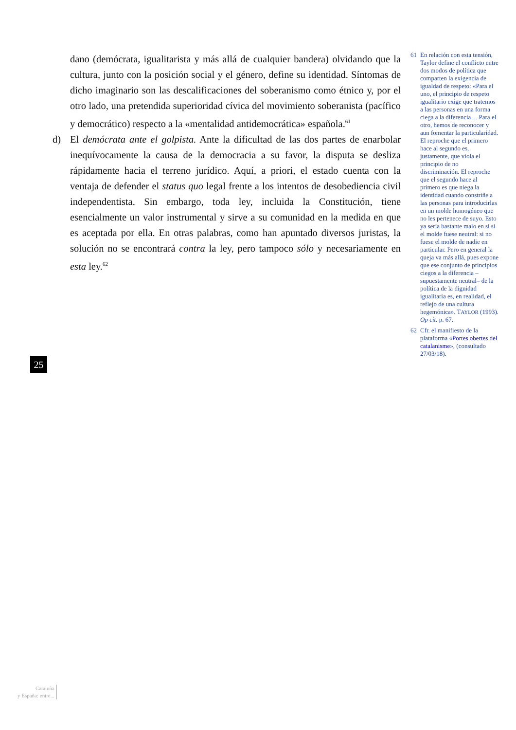dano (demócrata, igualitarista y más allá de cualquier bandera) olvidando que la cultura, junto con la posición social y el género, define su identidad. Síntomas de dicho imaginario son las descalificaciones del soberanismo como étnico y, por el otro lado, una pretendida superioridad cívica del movimiento soberanista (pacífico y democrático) respecto a la «mentalidad antidemocrática» española.<sup>61</sup>
d) El demócrata ante el golpista. Ante la dificultad de las dos partes de enarbolar inequívocamente la causa de la democracia a su favor, la disputa se desliza rápidamente hacia el terreno jurídico. Aquí, a priori, el estado cuenta con la ventaja de defender el status quo legal frente a los intentos de desobediencia civil independentista. Sin embargo, toda ley, incluida la Constitución, tiene esencialmente un valor instrumental y sirve a su comunidad en la medida en que es aceptada por ella. En otras palabras, como han apuntado diversos juristas, la solución no se encontrará contra la ley, pero tampoco sólo y necesariamente en esta ley.<sup>62</sup>
61 En relación con esta tensión, Taylor define el conflicto entre dos modos de política que comparten la exigencia de igualdad de respeto: «Para el uno, el principio de respeto igualitario exige que tratemos a las personas en una forma ciega a la diferencia… Para el otro, hemos de reconocer y aun fomentar la particularidad. El reproche que el primero hace al segundo es, justamente, que viola el principio de no discriminación. El reproche que el segundo hace al primero es que niega la identidad cuando constriñe a las personas para introducirlas en un molde homogéneo que no les pertenece de suyo. Esto ya sería bastante malo en sí si el molde fuese neutral: si no fuese el molde de nadie en particular. Pero en general la queja va más allá, pues expone que ese conjunto de principios ciegos a la diferencia –supuestamente neutral– de la política de la dignidad igualitaria es, en realidad, el reflejo de una cultura hegemónica». TAYLOR (1993). Op cit. p. 67.
62 Cfr. el manifiesto de la plataforma «Portes obertes del catalanisme», (consultado 27/03/18).
25
Cataluña
y España: entre...